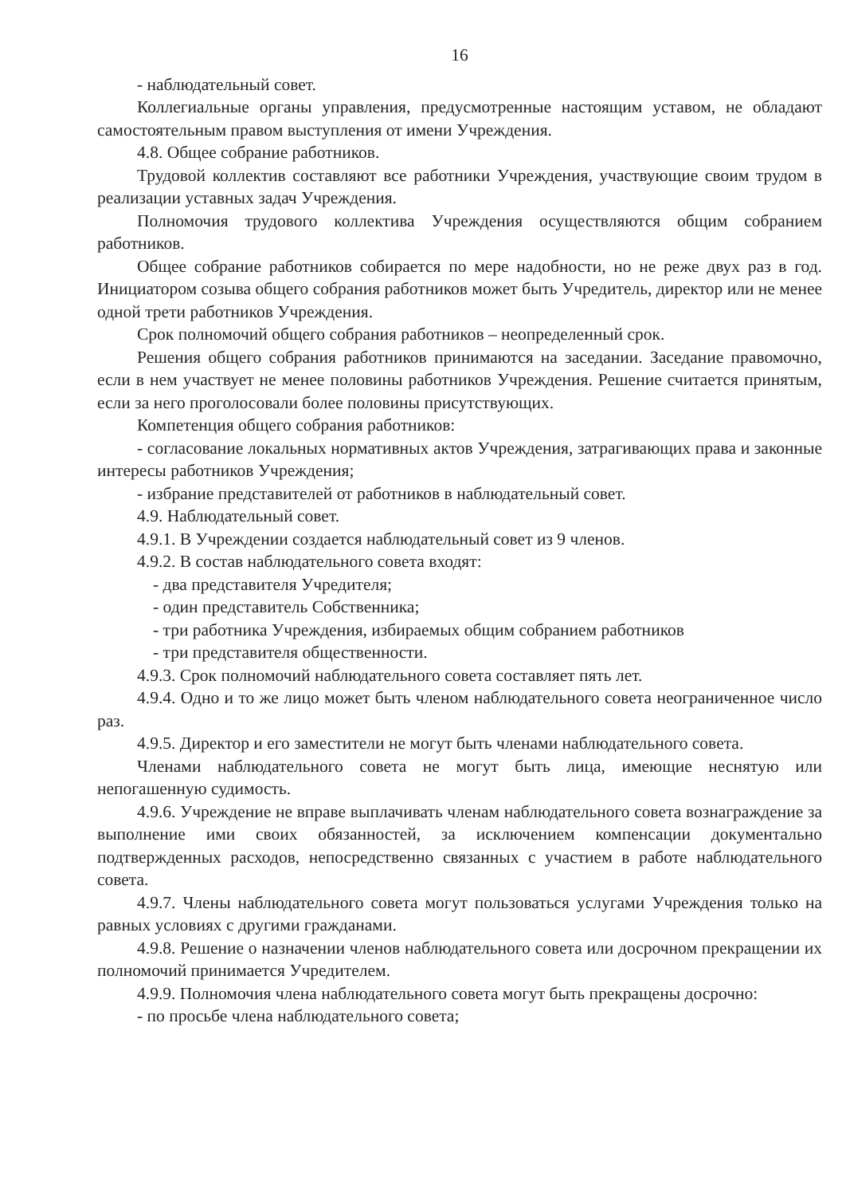16
- наблюдательный совет.
Коллегиальные органы управления, предусмотренные настоящим уставом, не обладают самостоятельным правом выступления от имени Учреждения.
4.8. Общее собрание работников.
Трудовой коллектив составляют все работники Учреждения, участвующие своим трудом в реализации уставных задач Учреждения.
Полномочия трудового коллектива Учреждения осуществляются общим собранием работников.
Общее собрание работников собирается по мере надобности, но не реже двух раз в год. Инициатором созыва общего собрания работников может быть Учредитель, директор или не менее одной трети работников Учреждения.
Срок полномочий общего собрания работников – неопределенный срок.
Решения общего собрания работников принимаются на заседании. Заседание правомочно, если в нем участвует не менее половины работников Учреждения. Решение считается принятым, если за него проголосовали более половины присутствующих.
Компетенция общего собрания работников:
- согласование локальных нормативных актов Учреждения, затрагивающих права и законные интересы работников Учреждения;
- избрание представителей от работников в наблюдательный совет.
4.9. Наблюдательный совет.
4.9.1. В Учреждении создается наблюдательный совет из 9 членов.
4.9.2. В состав наблюдательного совета входят:
- два представителя Учредителя;
- один представитель Собственника;
- три работника Учреждения, избираемых общим собранием работников
- три представителя общественности.
4.9.3. Срок полномочий наблюдательного совета составляет пять лет.
4.9.4. Одно и то же лицо может быть членом наблюдательного совета неограниченное число раз.
4.9.5. Директор и его заместители не могут быть членами наблюдательного совета.
Членами наблюдательного совета не могут быть лица, имеющие неснятую или непогашенную судимость.
4.9.6. Учреждение не вправе выплачивать членам наблюдательного совета вознаграждение за выполнение ими своих обязанностей, за исключением компенсации документально подтвержденных расходов, непосредственно связанных с участием в работе наблюдательного совета.
4.9.7. Члены наблюдательного совета могут пользоваться услугами Учреждения только на равных условиях с другими гражданами.
4.9.8. Решение о назначении членов наблюдательного совета или досрочном прекращении их полномочий принимается Учредителем.
4.9.9. Полномочия члена наблюдательного совета могут быть прекращены досрочно:
- по просьбе члена наблюдательного совета;